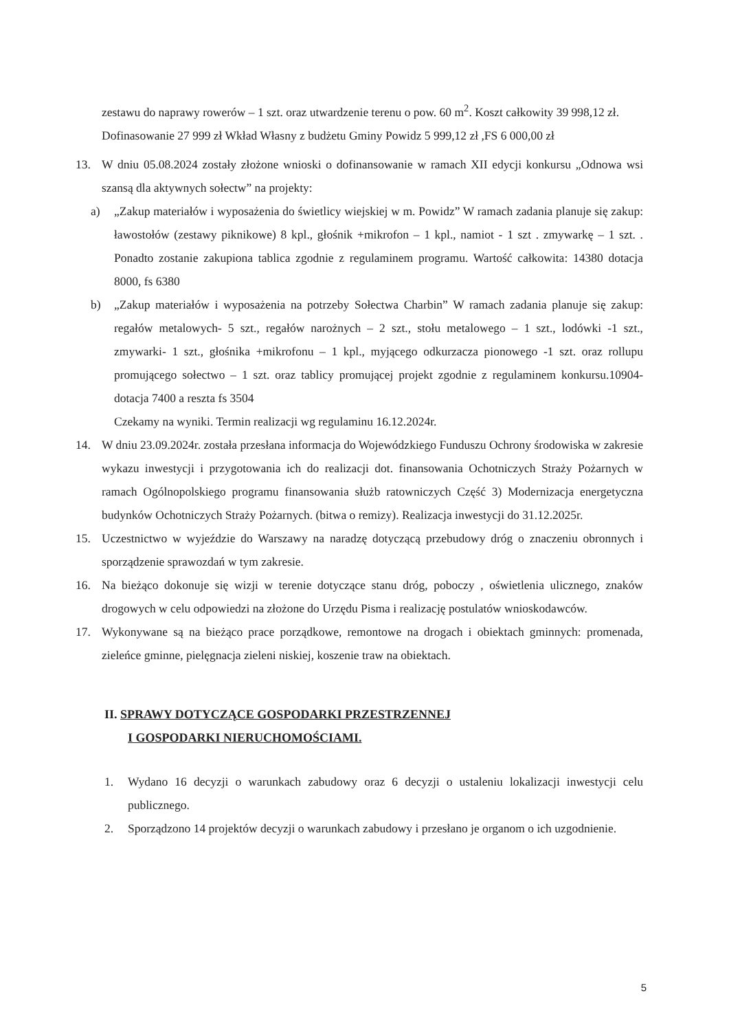zestawu do naprawy rowerów – 1 szt. oraz utwardzenie terenu o pow. 60 m<sup>2</sup>. Koszt całkowity 39 998,12 zł.
Dofinasowanie 27 999 zł Wkład Własny z budżetu Gminy Powidz 5 999,12 zł ,FS 6 000,00 zł
13. W dniu 05.08.2024 zostały złożone wnioski o dofinansowanie w ramach XII edycji konkursu „Odnowa wsi szansą dla aktywnych sołectw” na projekty:
a) „Zakup materiałów i wyposażenia do świetlicy wiejskiej w m. Powidz” W ramach zadania planuje się zakup: ławostołów (zestawy piknikowe) 8 kpl., głośnik +mikrofon – 1 kpl., namiot - 1 szt . zmywarkę – 1 szt. . Ponadto zostanie zakupiona tablica zgodnie z regulaminem programu. Wartość całkowita: 14380 dotacja 8000, fs 6380
b) „Zakup materiałów i wyposażenia na potrzeby Sołectwa Charbin” W ramach zadania planuje się zakup: regałów metalowych- 5 szt., regałów narożnych – 2 szt., stołu metalowego – 1 szt., lodówki -1 szt., zmywarki- 1 szt., głośnika +mikrofonu – 1 kpl., myjącego odkurzacza pionowego -1 szt. oraz rollupu promującego sołectwo – 1 szt. oraz tablicy promującej projekt zgodnie z regulaminem konkursu.10904- dotacja 7400 a reszta fs 3504
Czekamy na wyniki. Termin realizacji wg regulaminu 16.12.2024r.
14. W dniu 23.09.2024r. została przesłana informacja do Wojewódzkiego Funduszu Ochrony środowiska w zakresie wykazu inwestycji i przygotowania ich do realizacji dot. finansowania Ochotniczych Straży Pożarnych w ramach Ogólnopolskiego programu finansowania służb ratowniczych Część 3) Modernizacja energetyczna budynków Ochotniczych Straży Pożarnych. (bitwa o remizy). Realizacja inwestycji do 31.12.2025r.
15. Uczestnictwo w wyjeździe do Warszawy na naradzę dotyczącą przebudowy dróg o znaczeniu obronnych i sporządzenie sprawozdań w tym zakresie.
16. Na bieżąco dokonuje się wizji w terenie dotyczące stanu dróg, poboczy , oświetlenia ulicznego, znaków drogowych w celu odpowiedzi na złożone do Urzędu Pisma i realizację postulatów wnioskodawców.
17. Wykonywane są na bieżąco prace porządkowe, remontowe na drogach i obiektach gminnych: promenada, zieleńce gminne, pielęgnacja zieleni niskiej, koszenie traw na obiektach.
II. SPRAWY DOTYCZĄCE GOSPODARKI PRZESTRZENNEJ
I GOSPODARKI NIERUCHOMOŚCIAMI.
1. Wydano 16 decyzji o warunkach zabudowy oraz 6 decyzji o ustaleniu lokalizacji inwestycji celu publicznego.
2. Sporządzono 14 projektów decyzji o warunkach zabudowy i przesłano je organom o ich uzgodnienie.
5